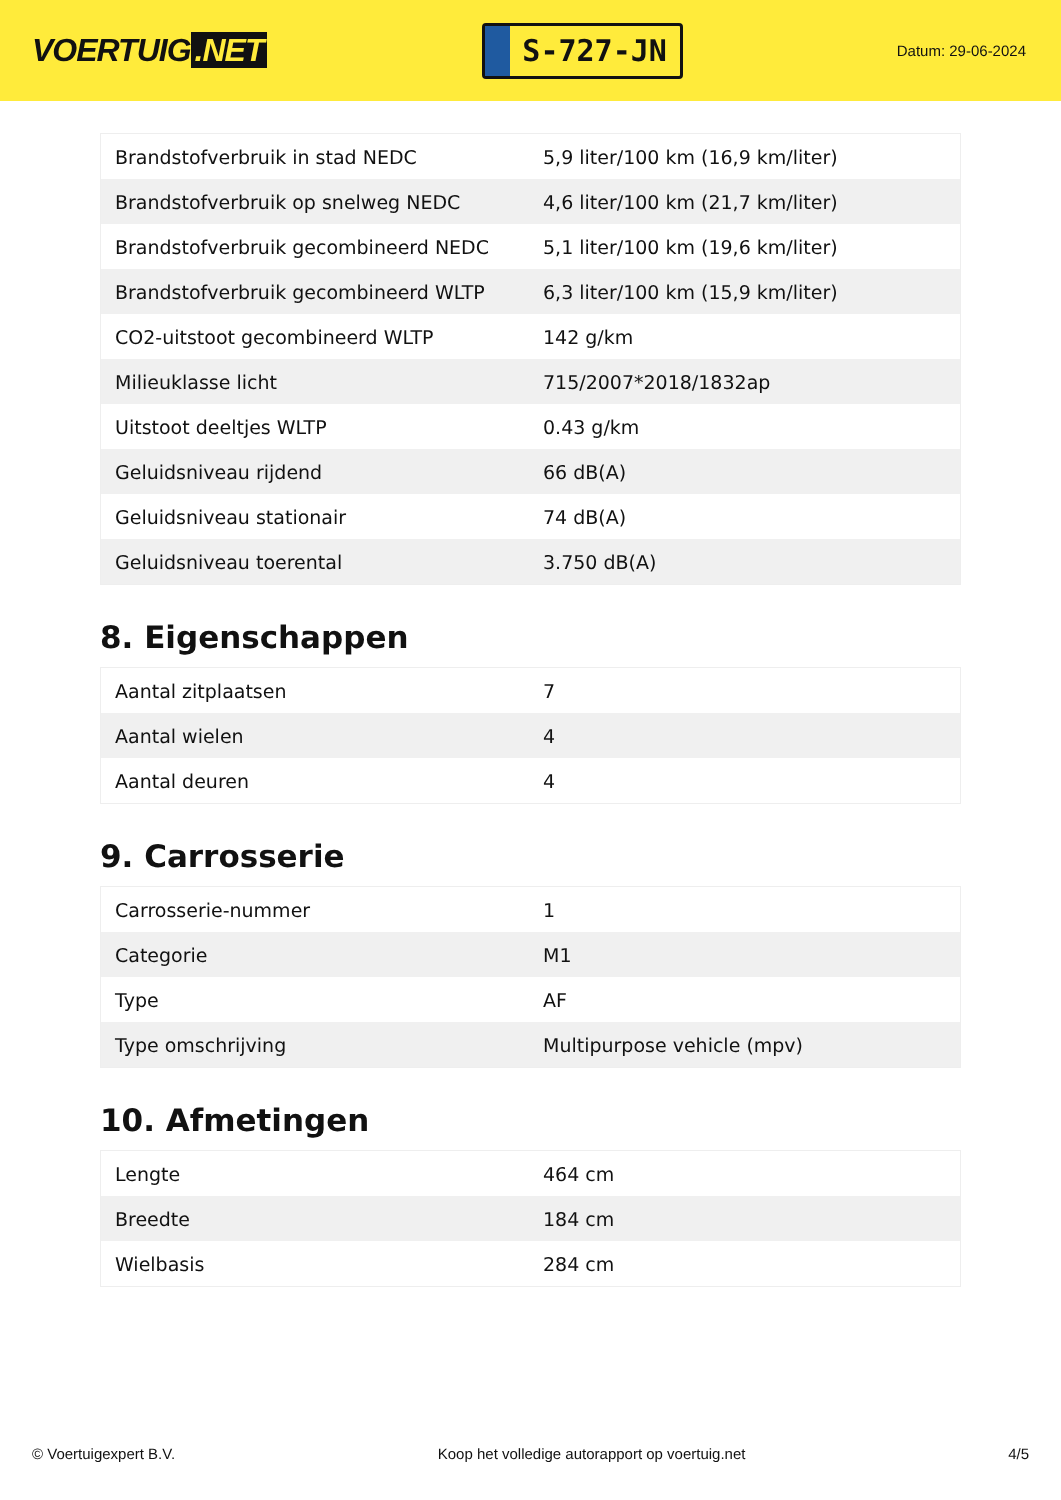VOERTUIG.NET
S-727-JN
Datum: 29-06-2024
| Brandstofverbruik in stad NEDC | 5,9 liter/100 km (16,9 km/liter) |
| Brandstofverbruik op snelweg NEDC | 4,6 liter/100 km (21,7 km/liter) |
| Brandstofverbruik gecombineerd NEDC | 5,1 liter/100 km (19,6 km/liter) |
| Brandstofverbruik gecombineerd WLTP | 6,3 liter/100 km (15,9 km/liter) |
| CO2-uitstoot gecombineerd WLTP | 142 g/km |
| Milieuklasse licht | 715/2007*2018/1832ap |
| Uitstoot deeltjes WLTP | 0.43 g/km |
| Geluidsniveau rijdend | 66 dB(A) |
| Geluidsniveau stationair | 74 dB(A) |
| Geluidsniveau toerental | 3.750 dB(A) |
8. Eigenschappen
| Aantal zitplaatsen | 7 |
| Aantal wielen | 4 |
| Aantal deuren | 4 |
9. Carrosserie
| Carrosserie-nummer | 1 |
| Categorie | M1 |
| Type | AF |
| Type omschrijving | Multipurpose vehicle (mpv) |
10. Afmetingen
| Lengte | 464 cm |
| Breedte | 184 cm |
| Wielbasis | 284 cm |
© Voertuigexpert B.V. Koop het volledige autorapport op voertuig.net 4/5